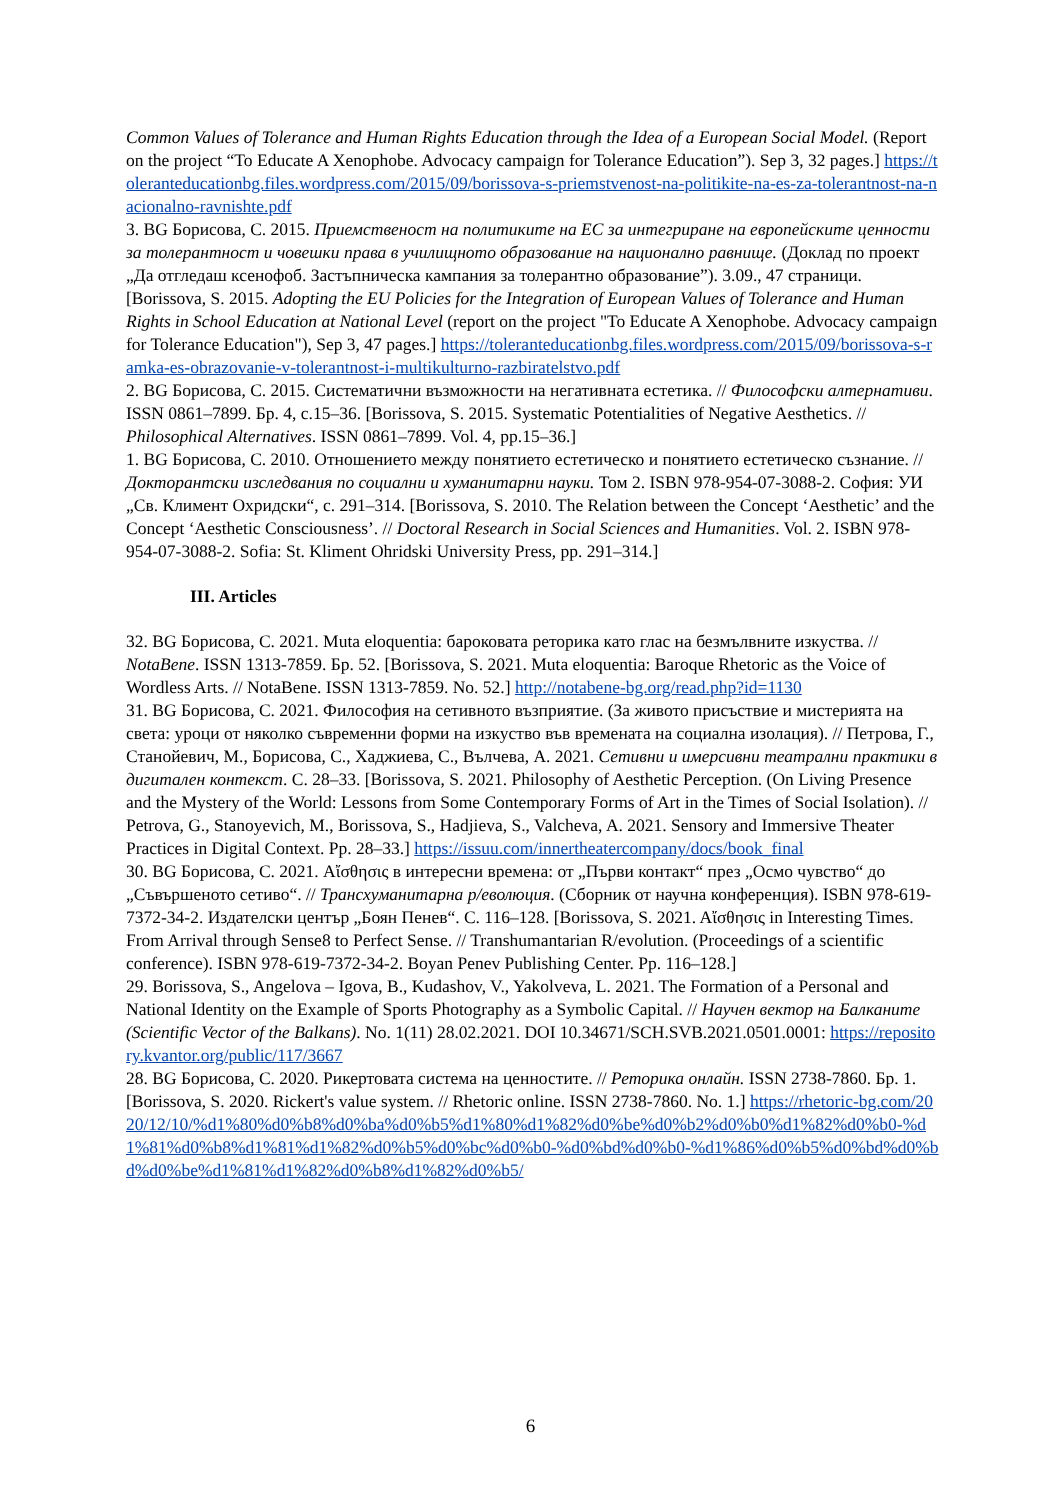Common Values of Tolerance and Human Rights Education through the Idea of a European Social Model. (Report on the project “To Educate A Xenophobe. Advocacy campaign for Tolerance Education”). Sep 3, 32 pages.] https://toleranteducationbg.files.wordpress.com/2015/09/borissova-s-priemstvenost-na-politikite-na-es-za-tolerantnost-na-nacionalno-ravnishte.pdf
3. BG Борисова, С. 2015. Приемственост на политиките на ЕС за интегриране на европейските ценности за толерантност и човешки права в училищното образование на национално равнище. (Доклад по проект „Да отгледаш ксенофоб. Застъпническа кампания за толерантно образование”). 3.09., 47 страници. [Borissova, S. 2015. Adopting the EU Policies for the Integration of European Values of Tolerance and Human Rights in School Education at National Level (report on the project "To Educate A Xenophobe. Advocacy campaign for Tolerance Education"), Sep 3, 47 pages.] https://toleranteducationbg.files.wordpress.com/2015/09/borissova-s-ramka-es-obrazovanie-v-tolerantnost-i-multikulturno-razbiratelstvo.pdf
2. BG Борисова, С. 2015. Систематични възможности на негативната естетика. // Философски алтернативи. ISSN 0861–7899. Бр. 4, с.15–36. [Borissova, S. 2015. Systematic Potentialities of Negative Aesthetics. // Philosophical Alternatives. ISSN 0861–7899. Vol. 4, pp.15–36.]
1. BG Борисова, С. 2010. Отношението между понятието естетическо и понятието естетическо съзнание. // Докторантски изследвания по социални и хуманитарни науки. Том 2. ISBN 978-954-07-3088-2. София: УИ „Св. Климент Охридски“, с. 291–314. [Borissova, S. 2010. The Relation between the Concept ‘Aesthetic’ and the Concept ‘Aesthetic Consciousness’. // Doctoral Research in Social Sciences and Humanities. Vol. 2. ISBN 978-954-07-3088-2. Sofia: St. Kliment Ohridski University Press, pp. 291–314.]
III. Articles
32. BG Борисова, С. 2021. Muta eloquentia: барoковата реторика като глас на безмълвните изкуства. // NotaBene. ISSN 1313-7859. Бр. 52. [Borissova, S. 2021. Muta eloquentia: Baroque Rhetoric as the Voice of Wordless Arts. // NotaBene. ISSN 1313-7859. No. 52.] http://notabene-bg.org/read.php?id=1130
31. BG Борисова, С. 2021. Философия на сетивното възприятие. (За живото присъствие и мистерията на света: уроци от няколко съвременни форми на изкуство във времената на социална изолация). // Петрова, Г., Станойевич, М., Борисова, С., Хаджиева, С., Вълчева, А. 2021. Сетивни и имерсивни театрални практики в дигитален контекст. С. 28–33. [Borissova, S. 2021. Philosophy of Aesthetic Perception. (On Living Presence and the Mystery of the World: Lessons from Some Contemporary Forms of Art in the Times of Social Isolation). // Petrova, G., Stanoyevich, M., Borissova, S., Hadjieva, S., Valcheva, A. 2021. Sensory and Immersive Theater Practices in Digital Context. Pp. 28–33.] https://issuu.com/innertheatercompany/docs/book_final
30. BG Борисова, С. 2021. Aἴσθησις в интересни времена: от „Първи контакт“ през „Осмо чувство“ до „Съвършеното сетиво“. // Трансхуманитарна р/еволюция. (Сборник от научна конференция). ISBN 978-619-7372-34-2. Издателски център „Боян Пенев“. С. 116–128. [Borissova, S. 2021. Aἴσθησις in Interesting Times. From Arrival through Sense8 to Perfect Sense. // Transhumantarian R/evolution. (Proceedings of a scientific conference). ISBN 978-619-7372-34-2. Boyan Penev Publishing Center. Pp. 116–128.]
29. Borissova, S., Angelova – Igova, B., Kudashov, V., Yakolveva, L. 2021. The Formation of a Personal and National Identity on the Example of Sports Photography as a Symbolic Capital. // Научен вектор на Балканите (Scientific Vector of the Balkans). No. 1(11) 28.02.2021. DOI 10.34671/SCH.SVB.2021.0501.0001: https://repository.kvantor.org/public/117/3667
28. BG Борисова, С. 2020. Рикертовата система на ценностите. // Реторика онлайн. ISSN 2738-7860. Бр. 1. [Borissova, S. 2020. Rickert's value system. // Rhetoric online. ISSN 2738-7860. No. 1.] https://rhetoric-bg.com/2020/12/10/%d1%80%d0%b8%d0%ba%d0%b5%d1%80%d1%82%d0%be%d0%b2%d0%b0%d1%82%d0%b0-%d1%81%d0%b8%d1%81%d1%82%d0%b5%d0%bc%d0%b0-%d0%bd%d0%b0-%d1%86%d0%b5%d0%bd%d0%bd%d0%be%d1%81%d1%82%d0%b8%d1%82%d0%b5/
6